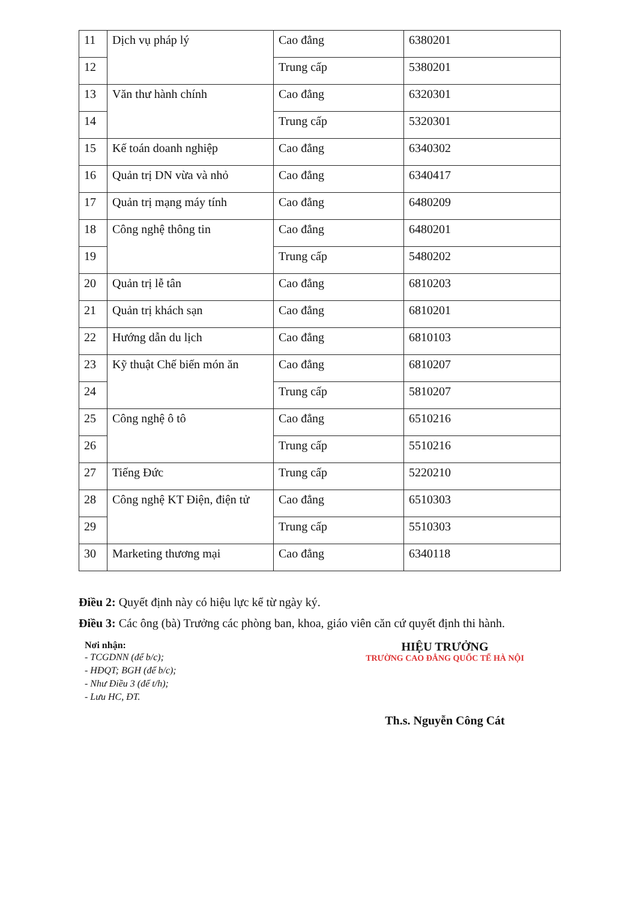| 11 | Dịch vụ pháp lý | Cao đẳng | 6380201 |
| 12 | | Trung cấp | 5380201 |
| 13 | Văn thư hành chính | Cao đẳng | 6320301 |
| 14 | | Trung cấp | 5320301 |
| 15 | Kế toán doanh nghiệp | Cao đẳng | 6340302 |
| 16 | Quản trị DN vừa và nhỏ | Cao đẳng | 6340417 |
| 17 | Quản trị mạng máy tính | Cao đẳng | 6480209 |
| 18 | Công nghệ thông tin | Cao đẳng | 6480201 |
| 19 | | Trung cấp | 5480202 |
| 20 | Quản trị lễ tân | Cao đẳng | 6810203 |
| 21 | Quản trị khách sạn | Cao đẳng | 6810201 |
| 22 | Hướng dẫn du lịch | Cao đẳng | 6810103 |
| 23 | Kỹ thuật Chế biến món ăn | Cao đẳng | 6810207 |
| 24 | | Trung cấp | 5810207 |
| 25 | Công nghệ ô tô | Cao đẳng | 6510216 |
| 26 | | Trung cấp | 5510216 |
| 27 | Tiếng Đức | Trung cấp | 5220210 |
| 28 | Công nghệ KT Điện, điện tử | Cao đẳng | 6510303 |
| 29 | | Trung cấp | 5510303 |
| 30 | Marketing thương mại | Cao đẳng | 6340118 |
Điều 2: Quyết định này có hiệu lực kể từ ngày ký.
Điều 3: Các ông (bà) Trưởng các phòng ban, khoa, giáo viên căn cứ quyết định thi hành.
Nơi nhận:
- TCGDNN (để b/c);
- HĐQT; BGH (để b/c);
- Như Điều 3 (để t/h);
- Lưu HC, ĐT.
HIỆU TRƯỞNG
TRƯỜNG CAO ĐẲNG QUỐC TẾ HÀ NỘI
Th.s. Nguyễn Công Cát